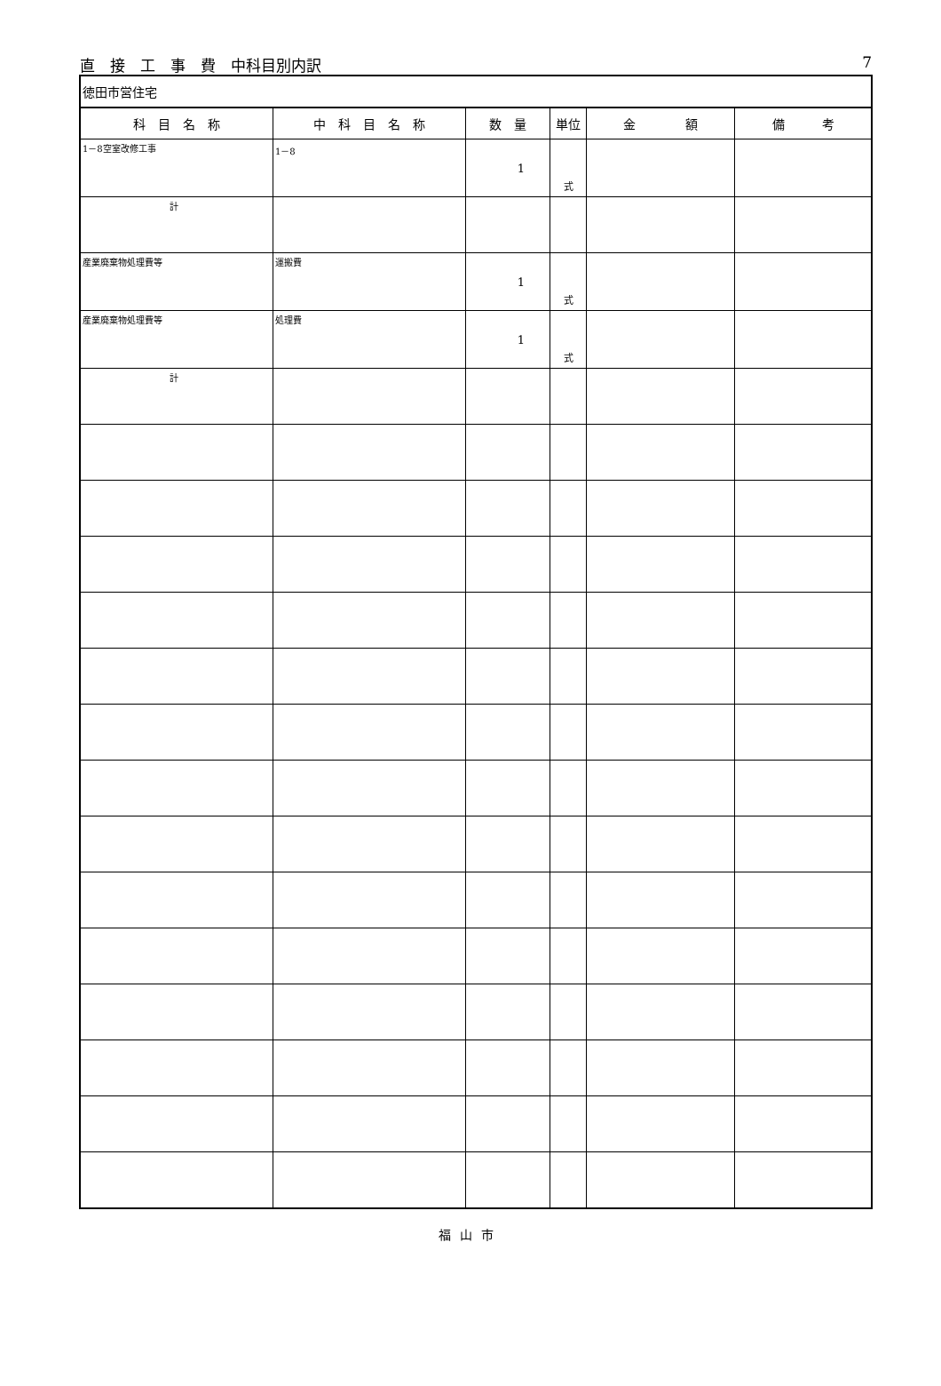直　接　工　事　費　中科目別内訳 7
| 徳田市営住宅 | | | | | |
| 科 目 名 称 | 中 科 目 名 称 | 数 量 | 単位 | 金 額 | 備 考 |
| 1－8空室改修工事 | 1－8 | 1 | 式 | | |
| 計 | | | | | |
| 産業廃棄物処理費等 | 運搬費 | 1 | 式 | | |
| 産業廃棄物処理費等 | 処理費 | 1 | 式 | | |
| 計 | | | | | |
福山市